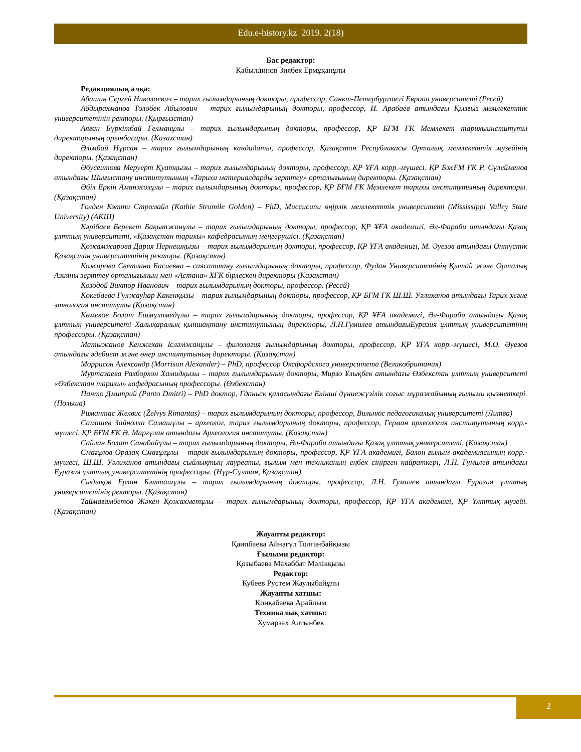Edu.e-history.kz 2019. 2(18)
Бас редактор:
Қабылдинов Зиябек Ермұқанұлы
Редакциялық алқа:
Абашин Сергей Николаевич – тарих ғылымдарының докторы, профессор, Санкт-Петербургтегі Европа университеті (Ресей)
Абдырахманов Толобек Абылович – тарих ғылымдарының докторы, профессор, И. Арабаев атындағы Қызғыз мемлекеттік университетінің ректоры. (Қырғызстан)
Аяған Бүркітбай Ғелманұлы – тарих ғылымдарының докторы, профессор, ҚР БҒМ ҒК Мемлекет тарихыинституты директорының орынбасары. (Казахстан)
Әлімбай Нұрсан – тарих ғылымдарының кандидаты, профессор, Қазақстан Республикасы Орталық мемлекеттік музейінің директоры. (Қазақстан)
Әбусеитова Меруерт Қуатқызы – тарих ғылымдарының докторы, профессор, ҚР ҰҒА корр.-мүшесі. ҚР БжҒМ ҒК Р. Сүлейменов атындағы Шығыстану институтының «Тарихи материалдарды зерттеу» орталығының директоры. (Қазақстан)
Әбіл Еркін Аманжолұлы – тарих ғылымдарының докторы, профессор, ҚР БҒМ ҒК Мемлекет тарихы институтының директоры. (Қазақстан)
Голден Кэтти Стромайл (Kathie Stromile Golden) – PhD, Миссисипи өңірлік мемлекеттік университеті (Mississippi Valley State University) (АҚШ)
Кәрібаев Берекет Бақытжанұлы – тарих ғылымдарының докторы, профессор, ҚР ҰҒА академигі, Әл-Фараби атындағы Қазақ ұлттық университеті, «Қазақстан тарихы» кафедрасының меңгерушісі. (Қазақстан)
Қожамжарова Дария Пернешқызы – тарих ғылымдарының докторы, профессор, ҚР ҰҒА академигі, М. Әуезов атындағы Оңтүстік Қазақстан университетінің ректоры. (Қазақстан)
Кожирова Светлана Басиевна – саясаттану ғылымдарының докторы, профессор, Фудан Университетінің Қытай және Орталық Азияны зерттеу орталығының мен «Астана» ХҒК бірлескен директоры (Казахстан)
Козодой Виктор Иванович – тарих ғылымдарының докторы, профессор. (Ресей)
Көкебаева Гүлжауһар Какенқызы – тарих ғылымдарының докторы, профессор, ҚР БҒМ ҒК Ш.Ш. Уәлиханов атындағы Тарих және этнология институты (Қазақстан)
Көмеков Болат Ешмұхамедұлы – тарих ғылымдарының докторы, профессор, ҚР ҰҒА академигі, Әл-Фараби атындағы Қазақ ұлттық университеті Халықаралық қыпшақтану институтының директоры, Л.Н.Гумилев атындағыЕуразия ұлттық университетінің профессоры. (Қазақстан)
Матыжанов Кенжехан Ісләмжанұлы – филология ғылымдарының докторы, профессор, ҚР ҰҒА корр.-мүшесі, М.О. Әуезов атындағы әдебиет және өнер институтының директоры. (Қазақстан)
Моррисон Александр (Morrison Alexander) – PhD, профессор Оксфордского университета (Великобритания)
Муртазаева Рахборхон Хамидқызы – тарих ғылымдарының докторы, Мирзо Ұлықбек атындағы Өзбекстан ұлттық университеті «Өзбекстан тарихы» кафедрасының профессоры. (Өзбекстан)
Панто Дмитрий (Panto Dmitri) – PhD доктор, Гданьск қаласындағы Екінші дүниежүзілік соғыс мұражайының ғылыми қызметкері. (Польша)
Римантас Желвис (Želvys Rimantas) – тарих ғылымдарының докторы, профессор, Вильнюс педагогикалық университеті (Литва)
Самашев Зайнолла Самашұлы – археолог, тарих ғылымдарының докторы, профессор, Герман археология институтының корр.-мүшесі. ҚР БҒМ ҒК Ә. Марғұлан атындағы Археология институты. (Қазақстан)
Сайлан Болат Санабайұлы – тарих ғылымдарының докторы, Әл-Фараби атындағы Қазақ ұлттық университеті. (Қазақстан)
Смағұлов Оразақ Смағұлұлы – тарих ғылымдарының докторы, профессор, ҚР ҰҒА академигі, Балон ғылым академиясының корр.-мүшесі, Ш.Ш. Уәлиханов атындағы сыйлықтың лауреаты, ғылым мен техниканың еңбек сіңірген қайраткері, Л.Н. Гумилев атындағы Еуразия ұлттық университетінің профессоры. (Нұр-Сұлтан, Қазақстан)
Сыдықов Ерлан Бәтташұлы – тарих ғылымдарының докторы, профессор, Л.Н. Гумилев атындағы Еуразия ұлттық университетінің ректоры. (Қазақстан)
Таймағамбетов Жәкен Қожахметұлы – тарих ғылымдарының докторы, профессор, ҚР ҰҒА академигі, ҚР Ұлттық музейі. (Қазақстан)
Жауапты редактор:
Қаипбаева Айнагүл Толғанбайқызы
Ғылыми редактор:
Қозыбаева Махаббат Мәлікқызы
Редактор:
Кубеев Рустем Жаулыбайұлы
Жауапты хатшы:
Қоңқабаева Арайлым
Техникалық хатшы:
Хумарзах Алтынбек
2